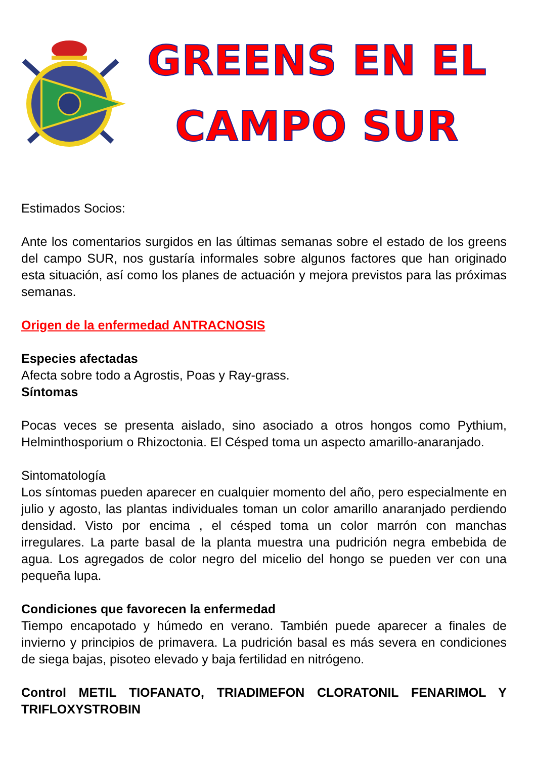GREENS EN EL
CAMPO SUR
Estimados Socios:
Ante los comentarios surgidos en las últimas semanas sobre el estado de los greens del campo SUR, nos gustaría informales sobre algunos factores que han originado esta situación, así como los planes de actuación y mejora previstos para las próximas semanas.
Origen de la enfermedad ANTRACNOSIS
Especies afectadas
Afecta sobre todo a Agrostis, Poas y Ray-grass.
Síntomas
Pocas veces se presenta aislado, sino asociado a otros hongos como Pythium, Helminthosporium o Rhizoctonia. El Césped toma un aspecto amarillo-anaranjado.
Sintomatología
Los síntomas pueden aparecer en cualquier momento del año, pero especialmente en julio y agosto, las plantas individuales toman un color amarillo anaranjado perdiendo densidad. Visto por encima , el césped toma un color marrón con manchas irregulares. La parte basal de la planta muestra una pudrición negra embebida de agua. Los agregados de color negro del micelio del hongo se pueden ver con una pequeña lupa.
Condiciones que favorecen la enfermedad
Tiempo encapotado y húmedo en verano. También puede aparecer a finales de invierno y principios de primavera. La pudrición basal es más severa en condiciones de siega bajas, pisoteo elevado y baja fertilidad en nitrógeno.
Control METIL TIOFANATO, TRIADIMEFON CLORATONIL FENARIMOL Y TRIFLOXYSTROBIN